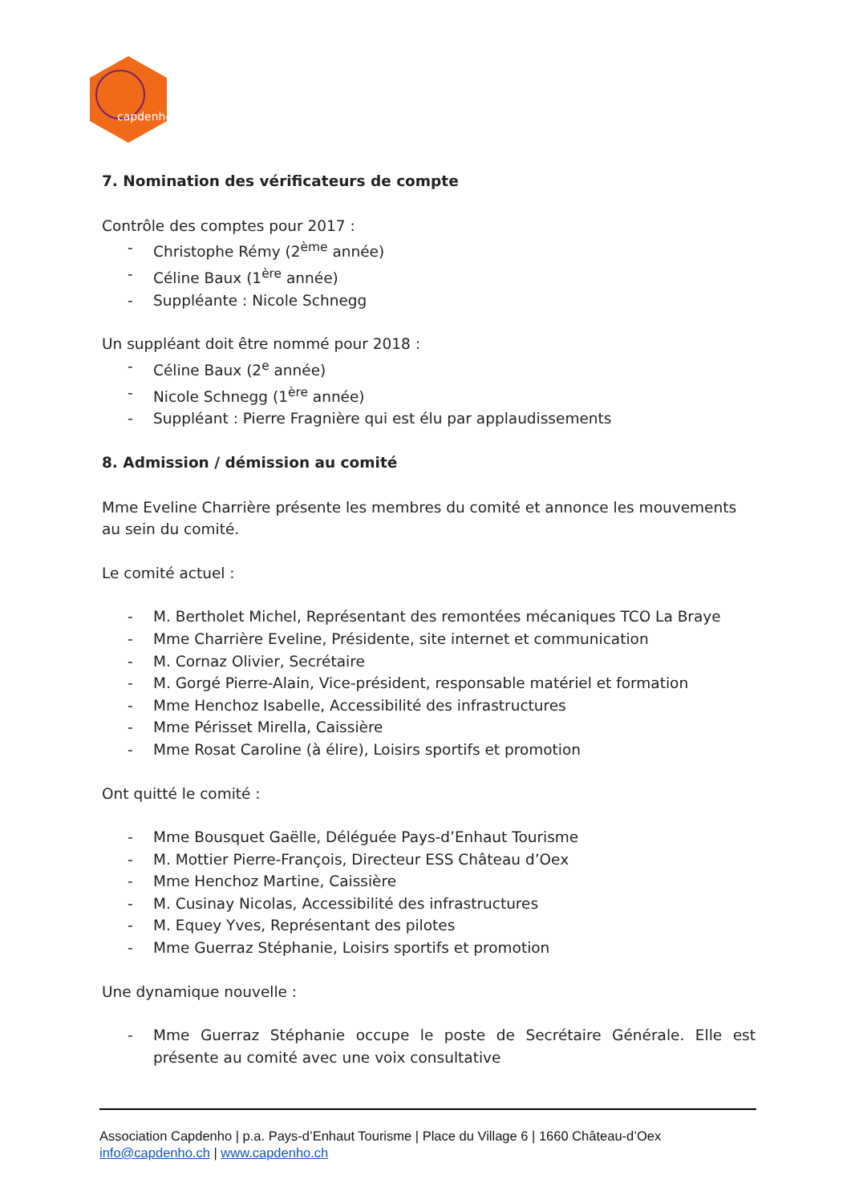capdenho
7. Nomination des vérificateurs de compte
Contrôle des comptes pour 2017 :
- Christophe Rémy (2<sup>ème</sup> année)
- Céline Baux (1<sup>ère</sup> année)
- Suppléante : Nicole Schnegg
Un suppléant doit être nommé pour 2018 :
- Céline Baux (2<sup>e</sup> année)
- Nicole Schnegg (1<sup>ère</sup> année)
- Suppléant : Pierre Fragnière qui est élu par applaudissements
8. Admission / démission au comité
Mme Eveline Charrière présente les membres du comité et annonce les mouvements au sein du comité.
Le comité actuel :
- M. Bertholet Michel, Représentant des remontées mécaniques TCO La Braye
- Mme Charrière Eveline, Présidente, site internet et communication
- M. Cornaz Olivier, Secrétaire
- M. Gorgé Pierre-Alain, Vice-président, responsable matériel et formation
- Mme Henchoz Isabelle, Accessibilité des infrastructures
- Mme Périsset Mirella, Caissière
- Mme Rosat Caroline (à élire), Loisirs sportifs et promotion
Ont quitté le comité :
- Mme Bousquet Gaëlle, Déléguée Pays-d’Enhaut Tourisme
- M. Mottier Pierre-François, Directeur ESS Château d’Oex
- Mme Henchoz Martine, Caissière
- M. Cusinay Nicolas, Accessibilité des infrastructures
- M. Equey Yves, Représentant des pilotes
- Mme Guerraz Stéphanie, Loisirs sportifs et promotion
Une dynamique nouvelle :
- Mme Guerraz Stéphanie occupe le poste de Secrétaire Générale. Elle est présente au comité avec une voix consultative
Association Capdenho | p.a. Pays-d’Enhaut Tourisme | Place du Village 6 | 1660 Château-d’Oex
info@capdenho.ch | www.capdenho.ch